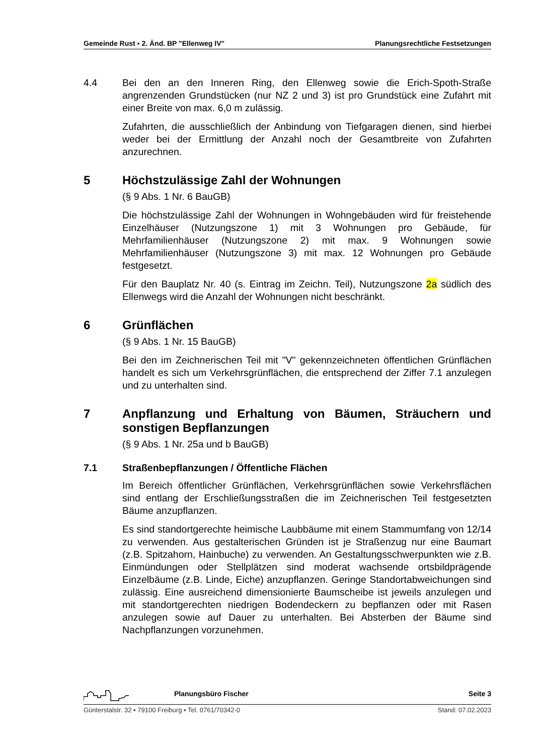Gemeinde Rust ▪ 2. Änd. BP "Ellenweg IV" Planungsrechtliche Festsetzungen
4.4 Bei den an den Inneren Ring, den Ellenweg sowie die Erich-Spoth-Straße angrenzenden Grundstücken (nur NZ 2 und 3) ist pro Grundstück eine Zufahrt mit einer Breite von max. 6,0 m zulässig.
Zufahrten, die ausschließlich der Anbindung von Tiefgaragen dienen, sind hierbei weder bei der Ermittlung der Anzahl noch der Gesamtbreite von Zufahrten anzurechnen.
5 Höchstzulässige Zahl der Wohnungen
(§ 9 Abs. 1 Nr. 6 BauGB)
Die höchstzulässige Zahl der Wohnungen in Wohngebäuden wird für freistehende Einzelhäuser (Nutzungszone 1) mit 3 Wohnungen pro Gebäude, für Mehrfamilienhäuser (Nutzungszone 2) mit max. 9 Wohnungen sowie Mehrfamilienhäuser (Nutzungszone 3) mit max. 12 Wohnungen pro Gebäude festgesetzt.
Für den Bauplatz Nr. 40 (s. Eintrag im Zeichn. Teil), Nutzungszone 2a südlich des Ellenwegs wird die Anzahl der Wohnungen nicht beschränkt.
6 Grünflächen
(§ 9 Abs. 1 Nr. 15 BauGB)
Bei den im Zeichnerischen Teil mit "V" gekennzeichneten öffentlichen Grünflächen handelt es sich um Verkehrsgrünflächen, die entsprechend der Ziffer 7.1 anzulegen und zu unterhalten sind.
7 Anpflanzung und Erhaltung von Bäumen, Sträuchern und sonstigen Bepflanzungen
(§ 9 Abs. 1 Nr. 25a und b BauGB)
7.1 Straßenbepflanzungen / Öffentliche Flächen
Im Bereich öffentlicher Grünflächen, Verkehrsgrünflächen sowie Verkehrsflächen sind entlang der Erschließungsstraßen die im Zeichnerischen Teil festgesetzten Bäume anzupflanzen.
Es sind standortgerechte heimische Laubbäume mit einem Stammumfang von 12/14 zu verwenden. Aus gestalterischen Gründen ist je Straßenzug nur eine Baumart (z.B. Spitzahorn, Hainbuche) zu verwenden. An Gestaltungsschwerpunkten wie z.B. Einmündungen oder Stellplätzen sind moderat wachsende ortsbildprägende Einzelbäume (z.B. Linde, Eiche) anzupflanzen. Geringe Standortabweichungen sind zulässig. Eine ausreichend dimensionierte Baumscheibe ist jeweils anzulegen und mit standortgerechten niedrigen Bodendeckern zu bepflanzen oder mit Rasen anzulegen sowie auf Dauer zu unterhalten. Bei Absterben der Bäume sind Nachpflanzungen vorzunehmen.
Planungsbüro Fischer Seite 3
Günterstalstr. 32 ▪ 79100 Freiburg ▪ Tel. 0761/70342-0 Stand: 07.02.2023